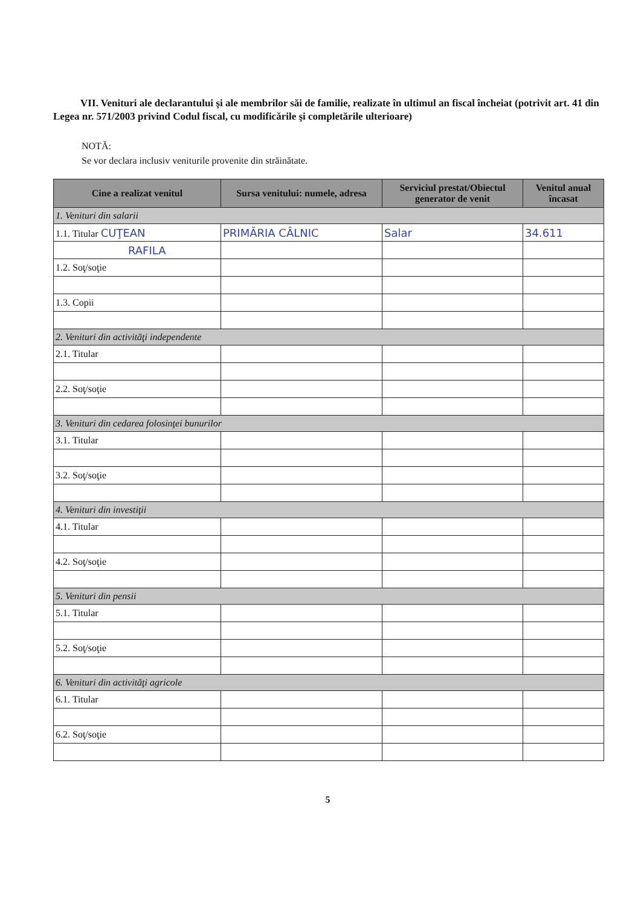VII. Venituri ale declarantului şi ale membrilor săi de familie, realizate în ultimul an fiscal încheiat (potrivit art. 41 din Legea nr. 571/2003 privind Codul fiscal, cu modificările şi completările ulterioare)
NOTĂ:
Se vor declara inclusiv veniturile provenite din străinătate.
| Cine a realizat venitul | Sursa venitului: numele, adresa | Serviciul prestat/Obiectul generator de venit | Venitul anual încasat |
| --- | --- | --- | --- |
| 1. Venituri din salarii | | | |
| 1.1. Titular CUŢEAN | PRIMĂRIA CÂLNIC | Salar | 34.611 |
| RAFILA | | | |
| 1.2. Soţ/soţie | | | |
| 1.3. Copii | | | |
| 2. Venituri din activităţi independente | | | |
| 2.1. Titular | | | |
| 2.2. Soţ/soţie | | | |
| 3. Venituri din cedarea folosinţei bunurilor | | | |
| 3.1. Titular | | | |
| 3.2. Soţ/soţie | | | |
| 4. Venituri din investiţii | | | |
| 4.1. Titular | | | |
| 4.2. Soţ/soţie | | | |
| 5. Venituri din pensii | | | |
| 5.1. Titular | | | |
| 5.2. Soţ/soţie | | | |
| 6. Venituri din activităţi agricole | | | |
| 6.1. Titular | | | |
| 6.2. Soţ/soţie | | | |
5